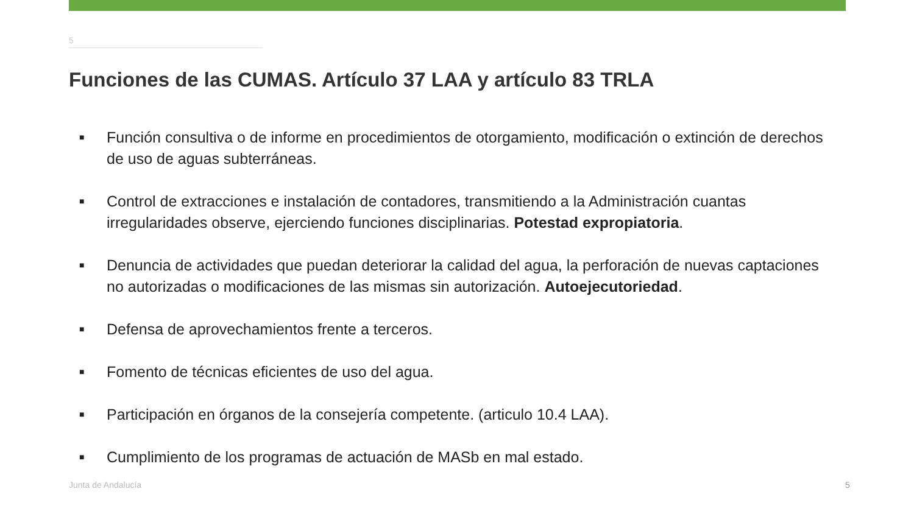5
Funciones de las CUMAS. Artículo 37 LAA y artículo 83 TRLA
■ Función consultiva o de informe en procedimientos de otorgamiento, modificación o extinción de derechos de uso de aguas subterráneas.
■ Control de extracciones e instalación de contadores, transmitiendo a la Administración cuantas irregularidades observe, ejerciendo funciones disciplinarias. Potestad expropiatoria.
■ Denuncia de actividades que puedan deteriorar la calidad del agua, la perforación de nuevas captaciones no autorizadas o modificaciones de las mismas sin autorización. Autoejecutoriedad.
■ Defensa de aprovechamientos frente a terceros.
■ Fomento de técnicas eficientes de uso del agua.
■ Participación en órganos de la consejería competente. (articulo 10.4 LAA).
■ Cumplimiento de los programas de actuación de MASb en mal estado.
Junta de Andalucía 5